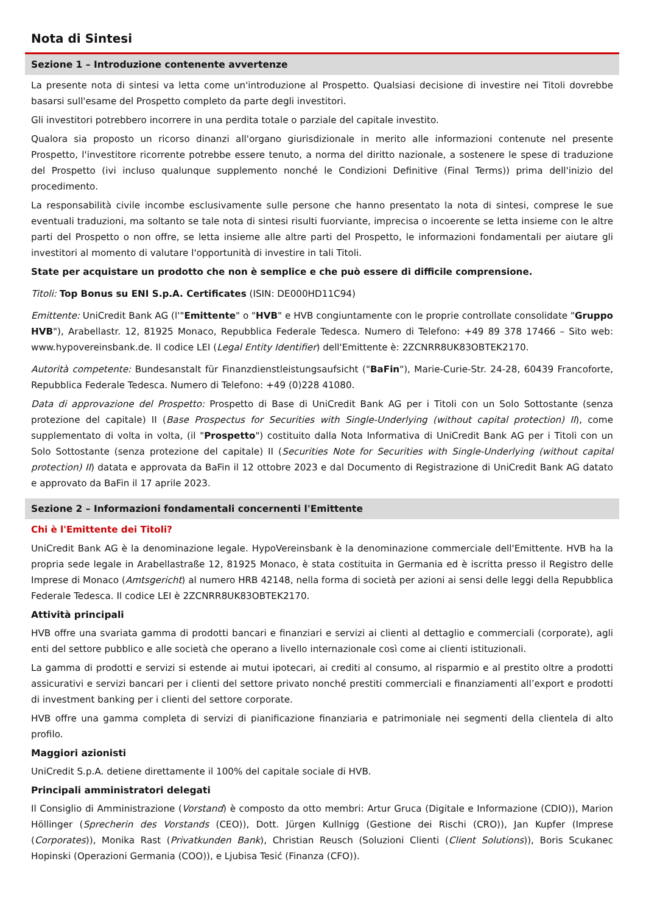Nota di Sintesi
Sezione 1 – Introduzione contenente avvertenze
La presente nota di sintesi va letta come un'introduzione al Prospetto. Qualsiasi decisione di investire nei Titoli dovrebbe basarsi sull'esame del Prospetto completo da parte degli investitori.
Gli investitori potrebbero incorrere in una perdita totale o parziale del capitale investito.
Qualora sia proposto un ricorso dinanzi all'organo giurisdizionale in merito alle informazioni contenute nel presente Prospetto, l'investitore ricorrente potrebbe essere tenuto, a norma del diritto nazionale, a sostenere le spese di traduzione del Prospetto (ivi incluso qualunque supplemento nonché le Condizioni Definitive (Final Terms)) prima dell'inizio del procedimento.
La responsabilità civile incombe esclusivamente sulle persone che hanno presentato la nota di sintesi, comprese le sue eventuali traduzioni, ma soltanto se tale nota di sintesi risulti fuorviante, imprecisa o incoerente se letta insieme con le altre parti del Prospetto o non offre, se letta insieme alle altre parti del Prospetto, le informazioni fondamentali per aiutare gli investitori al momento di valutare l'opportunità di investire in tali Titoli.
State per acquistare un prodotto che non è semplice e che può essere di difficile comprensione.
Titoli: Top Bonus su ENI S.p.A. Certificates (ISIN: DE000HD11C94)
Emittente: UniCredit Bank AG (l'"Emittente" o "HVB" e HVB congiuntamente con le proprie controllate consolidate "Gruppo HVB"), Arabellastr. 12, 81925 Monaco, Repubblica Federale Tedesca. Numero di Telefono: +49 89 378 17466 – Sito web: www.hypovereinsbank.de. Il codice LEI (Legal Entity Identifier) dell'Emittente è: 2ZCNRR8UK83OBTEK2170.
Autorità competente: Bundesanstalt für Finanzdienstleistungsaufsicht ("BaFin"), Marie-Curie-Str. 24-28, 60439 Francoforte, Repubblica Federale Tedesca. Numero di Telefono: +49 (0)228 41080.
Data di approvazione del Prospetto: Prospetto di Base di UniCredit Bank AG per i Titoli con un Solo Sottostante (senza protezione del capitale) II (Base Prospectus for Securities with Single-Underlying (without capital protection) II), come supplementato di volta in volta, (il "Prospetto") costituito dalla Nota Informativa di UniCredit Bank AG per i Titoli con un Solo Sottostante (senza protezione del capitale) II (Securities Note for Securities with Single-Underlying (without capital protection) II) datata e approvata da BaFin il 12 ottobre 2023 e dal Documento di Registrazione di UniCredit Bank AG datato e approvato da BaFin il 17 aprile 2023.
Sezione 2 – Informazioni fondamentali concernenti l'Emittente
Chi è l'Emittente dei Titoli?
UniCredit Bank AG è la denominazione legale. HypoVereinsbank è la denominazione commerciale dell'Emittente. HVB ha la propria sede legale in Arabellastraße 12, 81925 Monaco, è stata costituita in Germania ed è iscritta presso il Registro delle Imprese di Monaco (Amtsgericht) al numero HRB 42148, nella forma di società per azioni ai sensi delle leggi della Repubblica Federale Tedesca. Il codice LEI è 2ZCNRR8UK83OBTEK2170.
Attività principali
HVB offre una svariata gamma di prodotti bancari e finanziari e servizi ai clienti al dettaglio e commerciali (corporate), agli enti del settore pubblico e alle società che operano a livello internazionale così come ai clienti istituzionali.
La gamma di prodotti e servizi si estende ai mutui ipotecari, ai crediti al consumo, al risparmio e al prestito oltre a prodotti assicurativi e servizi bancari per i clienti del settore privato nonché prestiti commerciali e finanziamenti all’export e prodotti di investment banking per i clienti del settore corporate.
HVB offre una gamma completa di servizi di pianificazione finanziaria e patrimoniale nei segmenti della clientela di alto profilo.
Maggiori azionisti
UniCredit S.p.A. detiene direttamente il 100% del capitale sociale di HVB.
Principali amministratori delegati
Il Consiglio di Amministrazione (Vorstand) è composto da otto membri: Artur Gruca (Digitale e Informazione (CDIO)), Marion Höllinger (Sprecherin des Vorstands (CEO)), Dott. Jürgen Kullnigg (Gestione dei Rischi (CRO)), Jan Kupfer (Imprese (Corporates)), Monika Rast (Privatkunden Bank), Christian Reusch (Soluzioni Clienti (Client Solutions)), Boris Scukanec Hopinski (Operazioni Germania (COO)), e Ljubisa Tesić (Finanza (CFO)).